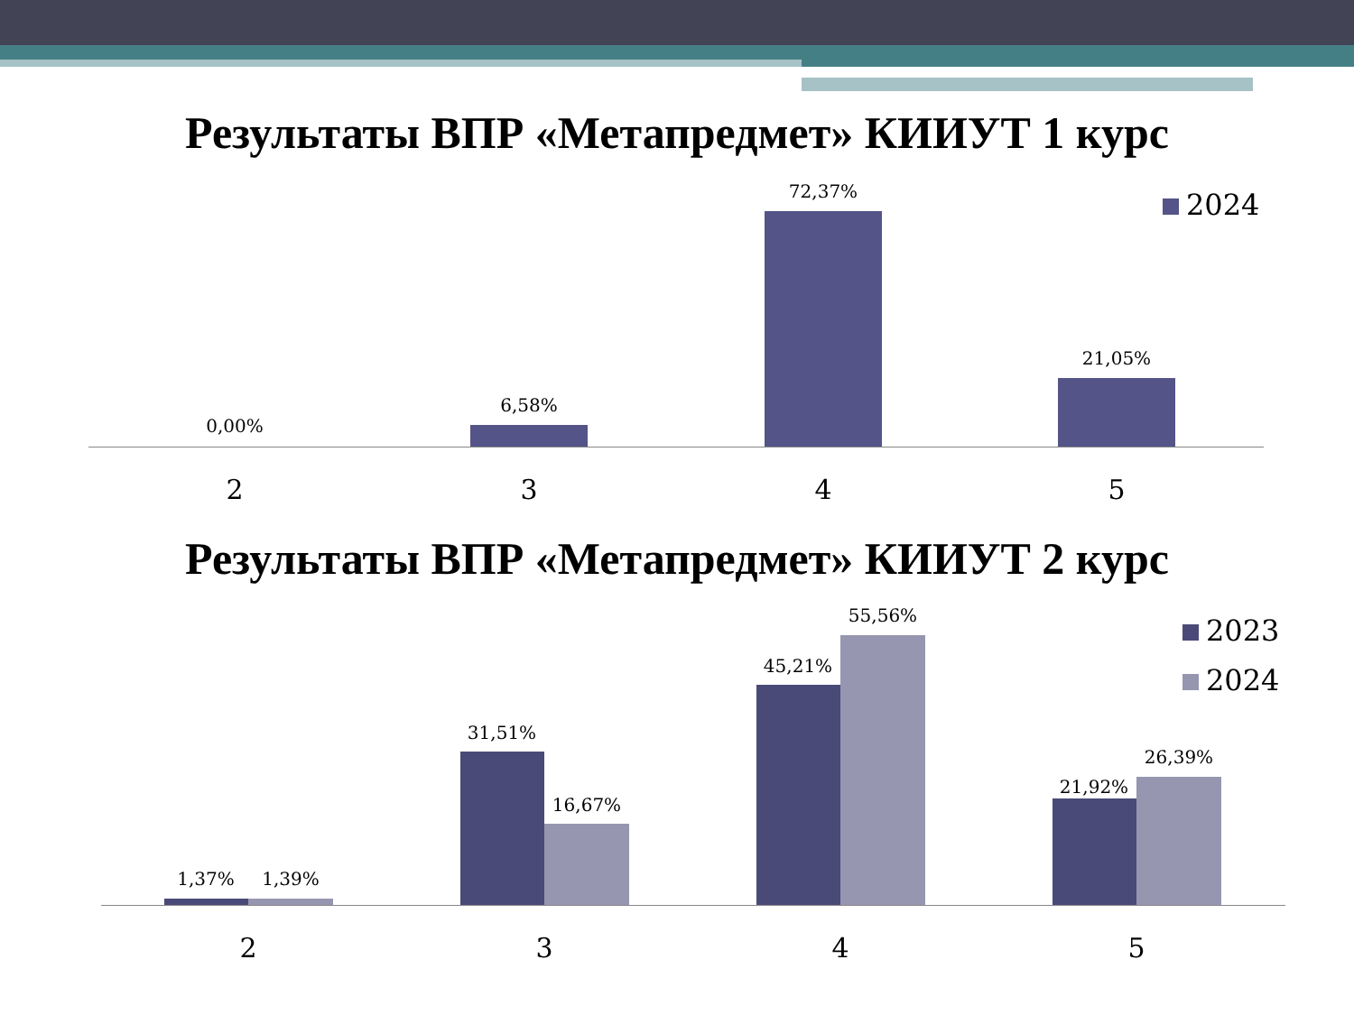Результаты ВПР «Метапредмет» КИИУТ 1 курс
0,00%
6,58%
72,37%
21,05%
2 3 4 5
2024
Результаты ВПР «Метапредмет» КИИУТ 2 курс
1,37% 1,39%
31,51%
16,67%
45,21%
55,56%
21,92%
26,39%
2 3 4 5
2023
2024